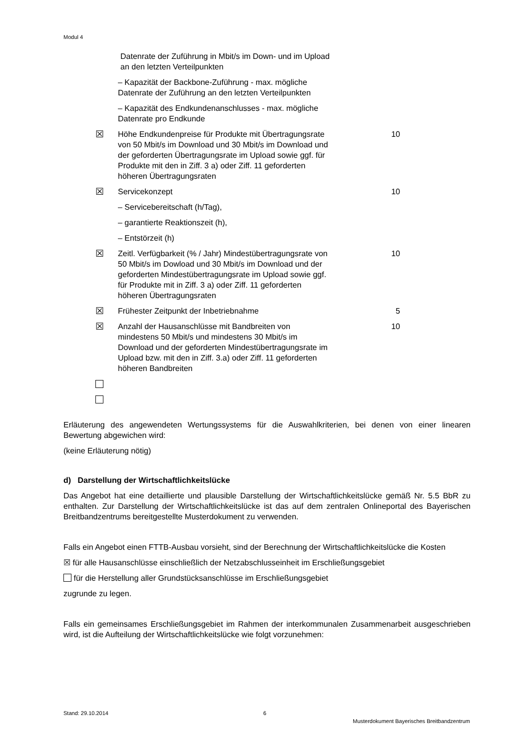Modul 4
Datenrate der Zuführung in Mbit/s im Down- und im Upload an den letzten Verteilpunkten
– Kapazität der Backbone-Zuführung - max. mögliche Datenrate der Zuführung an den letzten Verteilpunkten
– Kapazität des Endkundenanschlusses - max. mögliche Datenrate pro Endkunde
☒
Höhe Endkundenpreise für Produkte mit Übertragungsrate von 50 Mbit/s im Download und 30 Mbit/s im Download und der geforderten Übertragungsrate im Upload sowie ggf. für Produkte mit den in Ziff. 3 a) oder Ziff. 11 geforderten höheren Übertragungsraten
10
☒
Servicekonzept 10
– Servicebereitschaft (h/Tag),
– garantierte Reaktionszeit (h),
– Entstörzeit (h)
☒
Zeitl. Verfügbarkeit (% / Jahr) Mindestübertragungsrate von 50 Mbit/s im Dowload und 30 Mbit/s im Download und der geforderten Mindestübertragungsrate im Upload sowie ggf. für Produkte mit in Ziff. 3 a) oder Ziff. 11 geforderten höheren Übertragungsraten
10
☒
Frühester Zeitpunkt der Inbetriebnahme 5
☒
Anzahl der Hausanschlüsse mit Bandbreiten von mindestens 50 Mbit/s und mindestens 30 Mbit/s im Download und der geforderten Mindestübertragungsrate im Upload bzw. mit den in Ziff. 3.a) oder Ziff. 11 geforderten höheren Bandbreiten
10
Erläuterung des angewendeten Wertungssystems für die Auswahlkriterien, bei denen von einer linearen Bewertung abgewichen wird:
(keine Erläuterung nötig)
d) Darstellung der Wirtschaftlichkeitslücke
Das Angebot hat eine detaillierte und plausible Darstellung der Wirtschaftlichkeitslücke gemäß Nr. 5.5 BbR zu enthalten. Zur Darstellung der Wirtschaftlichkeitslücke ist das auf dem zentralen Onlineportal des Bayerischen Breitbandzentrums bereitgestellte Musterdokument zu verwenden.
Falls ein Angebot einen FTTB-Ausbau vorsieht, sind der Berechnung der Wirtschaftlichkeitslücke die Kosten
☒ für alle Hausanschlüsse einschließlich der Netzabschlusseinheit im Erschließungsgebiet
für die Herstellung aller Grundstücksanschlüsse im Erschließungsgebiet
zugrunde zu legen.
Falls ein gemeinsames Erschließungsgebiet im Rahmen der interkommunalen Zusammenarbeit ausgeschrieben wird, ist die Aufteilung der Wirtschaftlichkeitslücke wie folgt vorzunehmen:
Stand: 29.10.2014 6
Musterdokument Bayerisches Breitbandzentrum